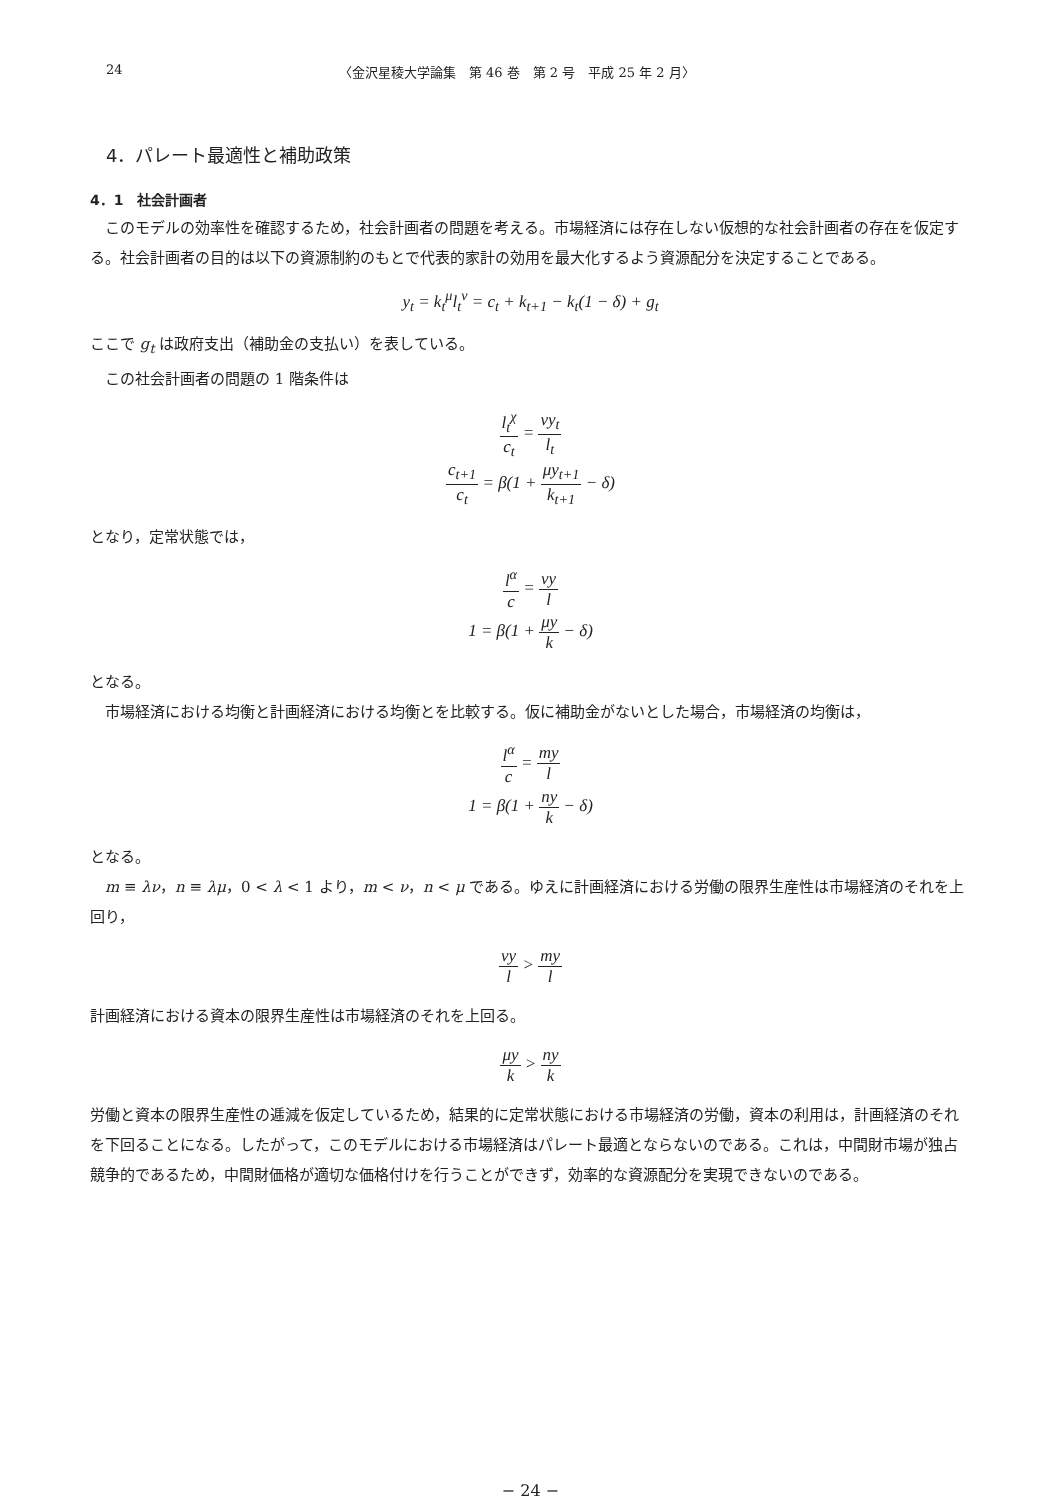24 〈金沢星稜大学論集　第 46 巻　第 2 号　平成 25 年 2 月〉
4．パレート最適性と補助政策
4．1　社会計画者
このモデルの効率性を確認するため，社会計画者の問題を考える。市場経済には存在しない仮想的な社会計画者の存在を仮定する。社会計画者の目的は以下の資源制約のもとで代表的家計の効用を最大化するよう資源配分を決定することである。
y<sub>t</sub> = k<sub>t</sub><sup>μ</sup>l<sub>t</sub><sup>ν</sup> = c<sub>t</sub> + k<sub>t+1</sub> − k<sub>t</sub>(1 − δ) + g<sub>t</sub>
ここで g<sub>t</sub> は政府支出（補助金の支払い）を表している。
この社会計画者の問題の 1 階条件は
l<sub>t</sub><sup>χ</sup> c<sub>t</sub> = νy<sub>t</sub> l<sub>t</sub>
c<sub>t+1</sub> c<sub>t</sub> = β(1 + μy<sub>t+1</sub> k<sub>t+1</sub> − δ)
となり，定常状態では，
l<sup>α</sup> c = νy l
1 = β(1 + μy k − δ)
となる。
市場経済における均衡と計画経済における均衡とを比較する。仮に補助金がないとした場合，市場経済の均衡は，
l<sup>α</sup> c = my l
1 = β(1 + ny k − δ)
となる。
m ≡ λν，n ≡ λμ，0 < λ < 1 より，m < ν，n < μ である。ゆえに計画経済における労働の限界生産性は市場経済のそれを上回り，
νy l > my l
計画経済における資本の限界生産性は市場経済のそれを上回る。
μy k > ny k
労働と資本の限界生産性の逓減を仮定しているため，結果的に定常状態における市場経済の労働，資本の利用は，計画経済のそれを下回ることになる。したがって，このモデルにおける市場経済はパレート最適とならないのである。これは，中間財市場が独占競争的であるため，中間財価格が適切な価格付けを行うことができず，効率的な資源配分を実現できないのである。
− 24 −